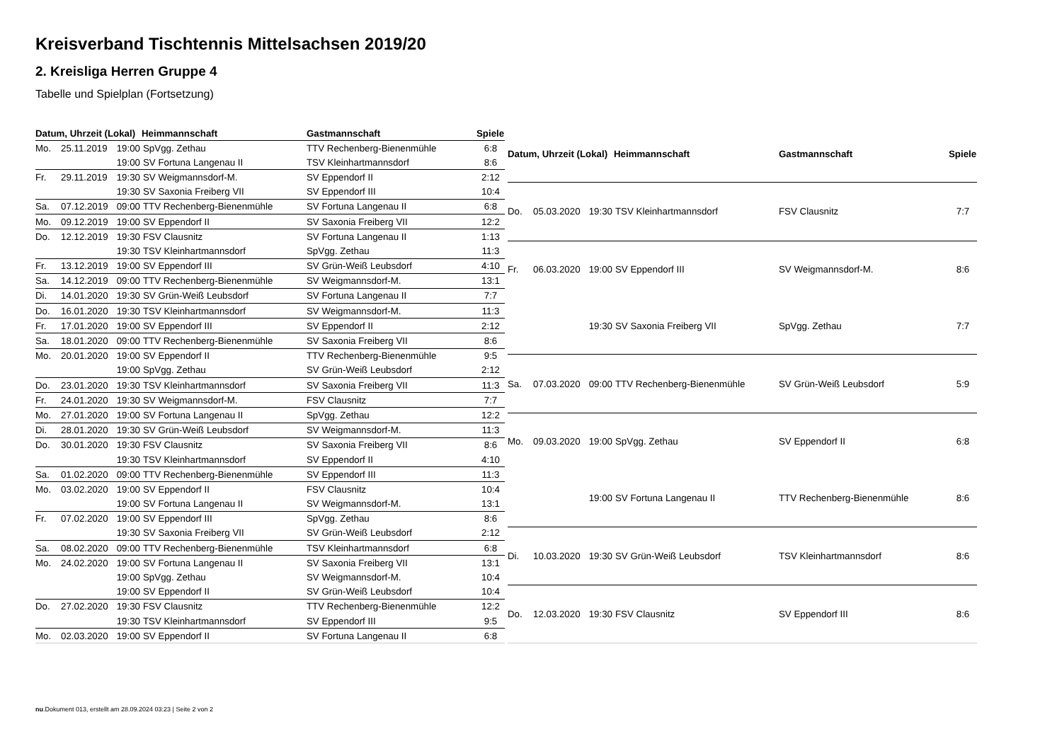Kreisverband Tischtennis Mittelsachsen 2019/20
2. Kreisliga Herren Gruppe 4
Tabelle und Spielplan (Fortsetzung)
| Datum, Uhrzeit (Lokal) | | | Heimmannschaft | Gastmannschaft | Spiele |
| --- | --- | --- | --- | --- | --- |
| Mo. | 25.11.2019 | 19:00 | SpVgg. Zethau | TTV Rechenberg-Bienenmühle | 6:8 |
| | | 19:00 | SV Fortuna Langenau II | TSV Kleinhartmannsdorf | 8:6 |
| Fr. | 29.11.2019 | 19:30 | SV Weigmannsdorf-M. | SV Eppendorf II | 2:12 |
| | | 19:30 | SV Saxonia Freiberg VII | SV Eppendorf III | 10:4 |
| Sa. | 07.12.2019 | 09:00 | TTV Rechenberg-Bienenmühle | SV Fortuna Langenau II | 6:8 |
| Mo. | 09.12.2019 | 19:00 | SV Eppendorf II | SV Saxonia Freiberg VII | 12:2 |
| Do. | 12.12.2019 | 19:30 | FSV Clausnitz | SV Fortuna Langenau II | 1:13 |
| | | 19:30 | TSV Kleinhartmannsdorf | SpVgg. Zethau | 11:3 |
| Fr. | 13.12.2019 | 19:00 | SV Eppendorf III | SV Grün-Weiß Leubsdorf | 4:10 |
| Sa. | 14.12.2019 | 09:00 | TTV Rechenberg-Bienenmühle | SV Weigmannsdorf-M. | 13:1 |
| Di. | 14.01.2020 | 19:30 | SV Grün-Weiß Leubsdorf | SV Fortuna Langenau II | 7:7 |
| Do. | 16.01.2020 | 19:30 | TSV Kleinhartmannsdorf | SV Weigmannsdorf-M. | 11:3 |
| Fr. | 17.01.2020 | 19:00 | SV Eppendorf III | SV Eppendorf II | 2:12 |
| Sa. | 18.01.2020 | 09:00 | TTV Rechenberg-Bienenmühle | SV Saxonia Freiberg VII | 8:6 |
| Mo. | 20.01.2020 | 19:00 | SV Eppendorf II | TTV Rechenberg-Bienenmühle | 9:5 |
| | | 19:00 | SpVgg. Zethau | SV Grün-Weiß Leubsdorf | 2:12 |
| Do. | 23.01.2020 | 19:30 | TSV Kleinhartmannsdorf | SV Saxonia Freiberg VII | 11:3 |
| Fr. | 24.01.2020 | 19:30 | SV Weigmannsdorf-M. | FSV Clausnitz | 7:7 |
| Mo. | 27.01.2020 | 19:00 | SV Fortuna Langenau II | SpVgg. Zethau | 12:2 |
| Di. | 28.01.2020 | 19:30 | SV Grün-Weiß Leubsdorf | SV Weigmannsdorf-M. | 11:3 |
| Do. | 30.01.2020 | 19:30 | FSV Clausnitz | SV Saxonia Freiberg VII | 8:6 |
| | | 19:30 | TSV Kleinhartmannsdorf | SV Eppendorf II | 4:10 |
| Sa. | 01.02.2020 | 09:00 | TTV Rechenberg-Bienenmühle | SV Eppendorf III | 11:3 |
| Mo. | 03.02.2020 | 19:00 | SV Eppendorf II | FSV Clausnitz | 10:4 |
| | | 19:00 | SV Fortuna Langenau II | SV Weigmannsdorf-M. | 13:1 |
| Fr. | 07.02.2020 | 19:00 | SV Eppendorf III | SpVgg. Zethau | 8:6 |
| | | 19:30 | SV Saxonia Freiberg VII | SV Grün-Weiß Leubsdorf | 2:12 |
| Sa. | 08.02.2020 | 09:00 | TTV Rechenberg-Bienenmühle | TSV Kleinhartmannsdorf | 6:8 |
| Mo. | 24.02.2020 | 19:00 | SV Fortuna Langenau II | SV Saxonia Freiberg VII | 13:1 |
| | | 19:00 | SpVgg. Zethau | SV Weigmannsdorf-M. | 10:4 |
| | | 19:00 | SV Eppendorf II | SV Grün-Weiß Leubsdorf | 10:4 |
| Do. | 27.02.2020 | 19:30 | FSV Clausnitz | TTV Rechenberg-Bienenmühle | 12:2 |
| | | 19:30 | TSV Kleinhartmannsdorf | SV Eppendorf III | 9:5 |
| Mo. | 02.03.2020 | 19:00 | SV Eppendorf II | SV Fortuna Langenau II | 6:8 |
| Datum, Uhrzeit (Lokal) | | | Heimmannschaft | Gastmannschaft | Spiele |
| --- | --- | --- | --- | --- | --- |
| Do. | 05.03.2020 | 19:30 | TSV Kleinhartmannsdorf | FSV Clausnitz | 7:7 |
| Fr. | 06.03.2020 | 19:00 | SV Eppendorf III | SV Weigmannsdorf-M. | 8:6 |
| | | 19:30 | SV Saxonia Freiberg VII | SpVgg. Zethau | 7:7 |
| Sa. | 07.03.2020 | 09:00 | TTV Rechenberg-Bienenmühle | SV Grün-Weiß Leubsdorf | 5:9 |
| Mo. | 09.03.2020 | 19:00 | SpVgg. Zethau | SV Eppendorf II | 6:8 |
| | | 19:00 | SV Fortuna Langenau II | TTV Rechenberg-Bienenmühle | 8:6 |
| Di. | 10.03.2020 | 19:30 | SV Grün-Weiß Leubsdorf | TSV Kleinhartmannsdorf | 8:6 |
| Do. | 12.03.2020 | 19:30 | FSV Clausnitz | SV Eppendorf III | 8:6 |
nu.Dokument 013, erstellt am 28.09.2024 03:23 | Seite 2 von 2